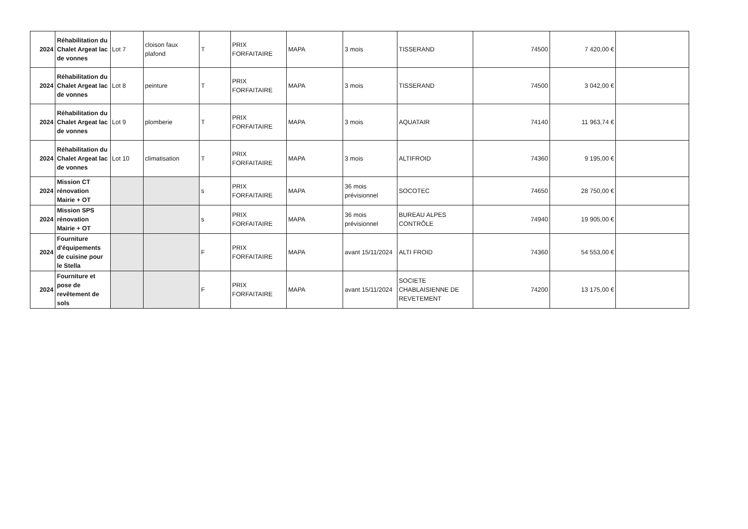| 2024 | Réhabilitation du Chalet Argeat lac de vonnes | Lot 7 | cloison faux plafond | T | PRIX FORFAITAIRE | MAPA | 3 mois | TISSERAND | 74500 | 7 420,00 € | |
| 2024 | Réhabilitation du Chalet Argeat lac de vonnes | Lot 8 | peinture | T | PRIX FORFAITAIRE | MAPA | 3 mois | TISSERAND | 74500 | 3 042,00 € | |
| 2024 | Réhabilitation du Chalet Argeat lac de vonnes | Lot 9 | plomberie | T | PRIX FORFAITAIRE | MAPA | 3 mois | AQUATAIR | 74140 | 11 963,74 € | |
| 2024 | Réhabilitation du Chalet Argeat lac de vonnes | Lot 10 | climatisation | T | PRIX FORFAITAIRE | MAPA | 3 mois | ALTIFROID | 74360 | 9 195,00 € | |
| 2024 | Mission CT rénovation Mairie + OT | | | s | PRIX FORFAITAIRE | MAPA | 36 mois prévisionnel | SOCOTEC | 74650 | 28 750,00 € | |
| 2024 | Mission SPS rénovation Mairie + OT | | | s | PRIX FORFAITAIRE | MAPA | 36 mois prévisionnel | BUREAU ALPES CONTRÔLE | 74940 | 19 905,00 € | |
| 2024 | Fourniture d'équipements de cuisine pour le Stella | | | F | PRIX FORFAITAIRE | MAPA | avant 15/11/2024 | ALTI FROID | 74360 | 54 553,00 € | |
| 2024 | Fourniture et pose de revêtement de sols | | | F | PRIX FORFAITAIRE | MAPA | avant 15/11/2024 | SOCIETE CHABLAISIENNE DE REVETEMENT | 74200 | 13 175,00 € | |